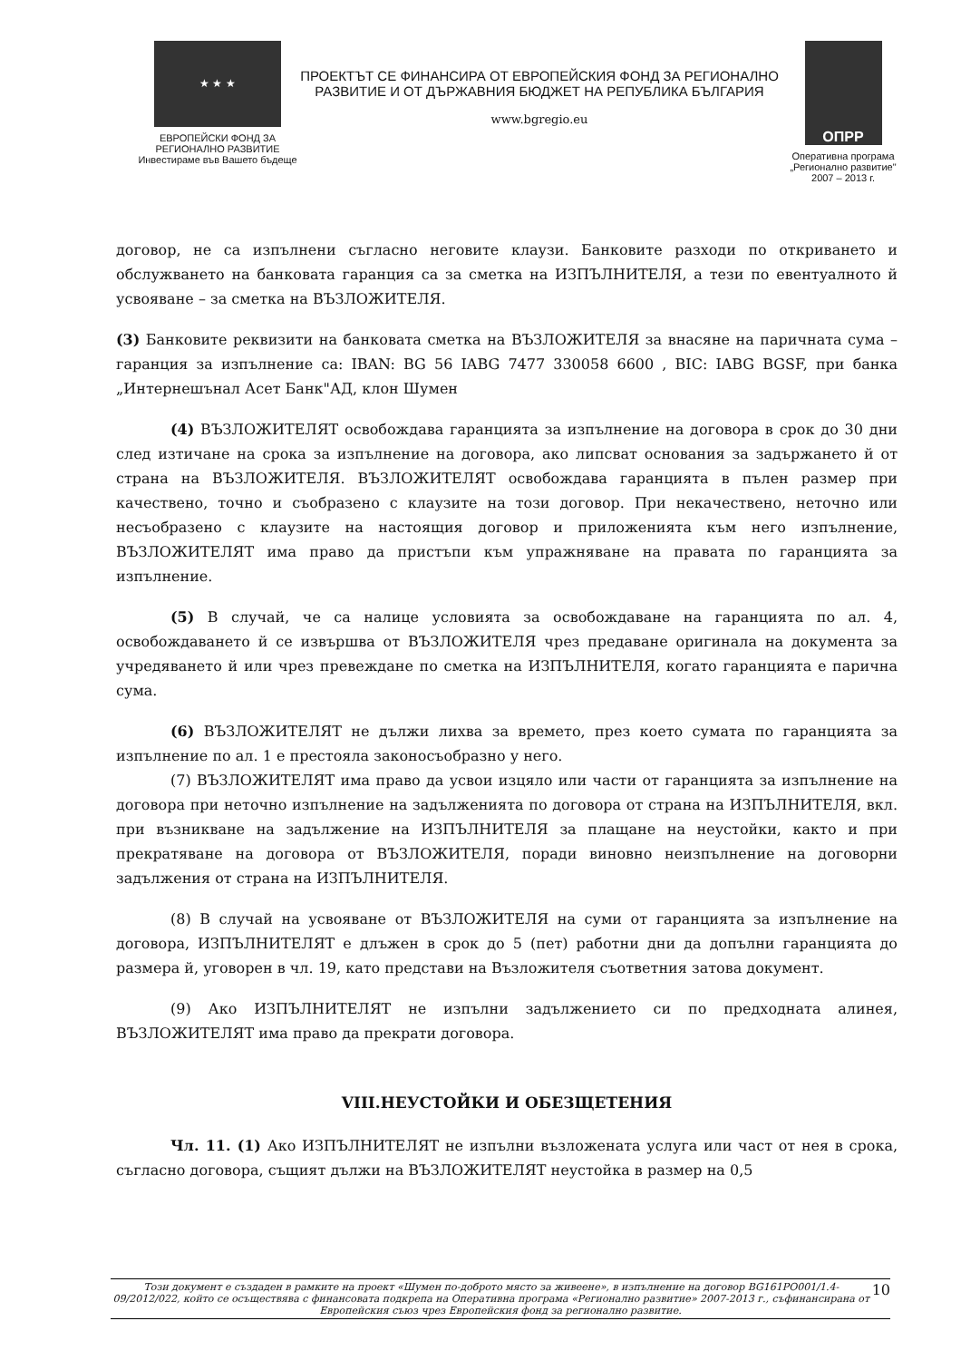★ ★ ★
ЕВРОПЕЙСКИ ФОНД ЗА
РЕГИОНАЛНО РАЗВИТИЕ
Инвестираме във Вашето бъдеще
ПРОЕКТЪТ СЕ ФИНАНСИРА ОТ ЕВРОПЕЙСКИЯ ФОНД ЗА РЕГИОНАЛНО
РАЗВИТИЕ И ОТ ДЪРЖАВНИЯ БЮДЖЕТ НА РЕПУБЛИКА БЪЛГАРИЯ
www.bgregio.eu
ОПРР
Оперативна програма
„Регионално развитие"
2007 – 2013 г.
договор, не са изпълнени съгласно неговите клаузи. Банковите разходи по откриването и обслужването на банковата гаранция са за сметка на ИЗПЪЛНИТЕЛЯ, а тези по евентуалното й усвояване – за сметка на ВЪЗЛОЖИТЕЛЯ.
(3) Банковите реквизити на банковата сметка на ВЪЗЛОЖИТЕЛЯ за внасяне на паричната сума – гаранция за изпълнение са: IBAN: BG 56 IABG 7477 330058 6600 , BIC: IABG BGSF, при банка „Интернешънал Асет Банк"АД, клон Шумен
(4) ВЪЗЛОЖИТЕЛЯТ освобождава гаранцията за изпълнение на договора в срок до 30 дни след изтичане на срока за изпълнение на договора, ако липсват основания за задържането й от страна на ВЪЗЛОЖИТЕЛЯ. ВЪЗЛОЖИТЕЛЯТ освобождава гаранцията в пълен размер при качествено, точно и съобразено с клаузите на този договор. При некачествено, неточно или несъобразено с клаузите на настоящия договор и приложенията към него изпълнение, ВЪЗЛОЖИТЕЛЯТ има право да пристъпи към упражняване на правата по гаранцията за изпълнение.
(5) В случай, че са налице условията за освобождаване на гаранцията по ал. 4, освобождаването й се извършва от ВЪЗЛОЖИТЕЛЯ чрез предаване оригинала на документа за учредяването й или чрез превеждане по сметка на ИЗПЪЛНИТЕЛЯ, когато гаранцията е парична сума.
(6) ВЪЗЛОЖИТЕЛЯТ не дължи лихва за времето, през което сумата по гаранцията за изпълнение по ал. 1 е престояла законосъобразно у него.
(7) ВЪЗЛОЖИТЕЛЯТ има право да усвои изцяло или части от гаранцията за изпълнение на договора при неточно изпълнение на задълженията по договора от страна на ИЗПЪЛНИТЕЛЯ, вкл. при възникване на задължение на ИЗПЪЛНИТЕЛЯ за плащане на неустойки, както и при прекратяване на договора от ВЪЗЛОЖИТЕЛЯ, поради виновно неизпълнение на договорни задължения от страна на ИЗПЪЛНИТЕЛЯ.
(8) В случай на усвояване от ВЪЗЛОЖИТЕЛЯ на суми от гаранцията за изпълнение на договора, ИЗПЪЛНИТЕЛЯТ е длъжен в срок до 5 (пет) работни дни да допълни гаранцията до размера й, уговорен в чл. 19, като представи на Възложителя съответния затова документ.
(9) Ако ИЗПЪЛНИТЕЛЯТ не изпълни задължението си по предходната алинея, ВЪЗЛОЖИТЕЛЯТ има право да прекрати договора.
VIII.НЕУСТОЙКИ И ОБЕЗЩЕТЕНИЯ
Чл. 11. (1) Ако ИЗПЪЛНИТЕЛЯТ не изпълни възложената услуга или част от нея в срока, съгласно договора, същият дължи на ВЪЗЛОЖИТЕЛЯТ неустойка в размер на 0,5
10 Този документ е създаден в рамките на проект «Шумен по-доброто място за живеене», в изпълнение на договор BG161PO001/1.4-09/2012/022, който се осъществява с финансовата подкрепа на Оперативна програма «Регионално развитие» 2007-2013 г., съфинансирана от Европейския съюз чрез Европейския фонд за регионално развитие.